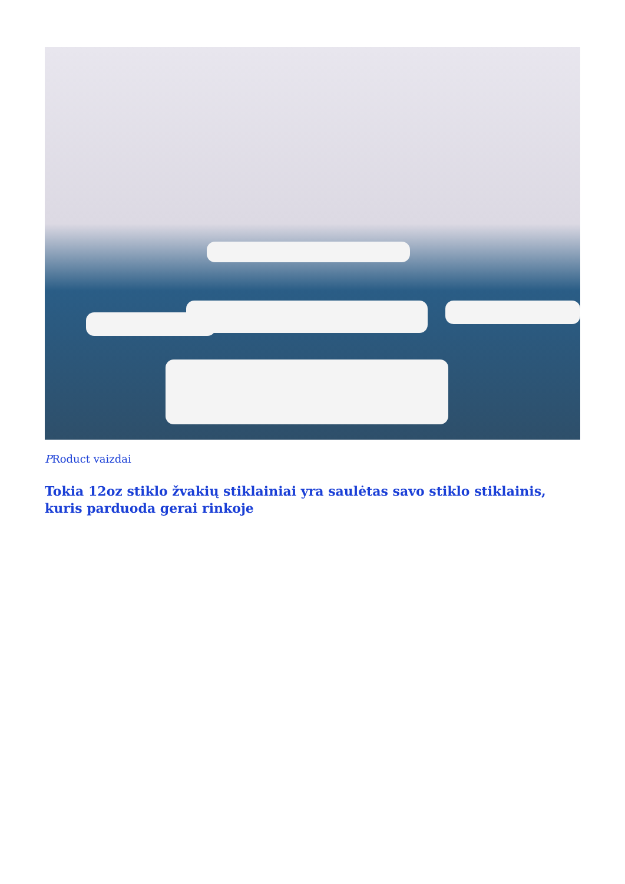PRoduct vaizdai
Tokia 12oz stiklo žvakių stiklainiai yra saulėtas savo stiklo stiklainis, kuris parduoda gerai rinkoje